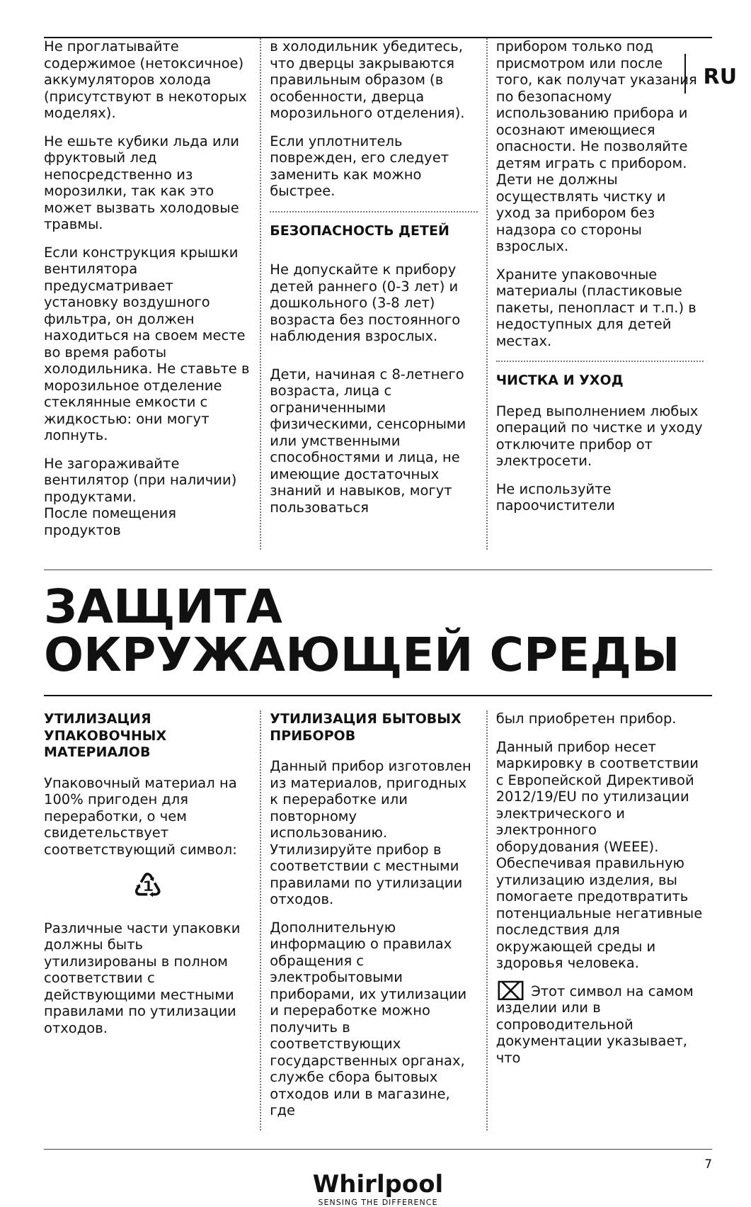RU
Не проглатывайте содержимое (нетоксичное) аккумуляторов холода (присутствуют в некоторых моделях).
Не ешьте кубики льда или фруктовый лед непосредственно из морозилки, так как это может вызвать холодовые травмы.
Если конструкция крышки вентилятора предусматривает установку воздушного фильтра, он должен находиться на своем месте во время работы холодильника. Не ставьте в морозильное отделение стеклянные емкости с жидкостью: они могут лопнуть.
Не загораживайте вентилятор (при наличии) продуктами.
После помещения продуктов
в холодильник убедитесь, что дверцы закрываются правильным образом (в особенности, дверца морозильного отделения).
Если уплотнитель поврежден, его следует заменить как можно быстрее.
БЕЗОПАСНОСТЬ ДЕТЕЙ
Не допускайте к прибору детей раннего (0-3 лет) и дошкольного (3-8 лет) возраста без постоянного наблюдения взрослых.
Дети, начиная с 8-летнего возраста, лица с ограниченными физическими, сенсорными или умственными способностями и лица, не имеющие достаточных знаний и навыков, могут пользоваться
прибором только под присмотром или после того, как получат указания по безопасному использованию прибора и осознают имеющиеся опасности. Не позволяйте детям играть с прибором. Дети не должны осуществлять чистку и уход за прибором без надзора со стороны взрослых.
Храните упаковочные материалы (пластиковые пакеты, пенопласт и т.п.) в недоступных для детей местах.
ЧИСТКА И УХОД
Перед выполнением любых операций по чистке и уходу отключите прибор от электросети.
Не используйте пароочистители
ЗАЩИТА
ОКРУЖАЮЩЕЙ СРЕДЫ
УТИЛИЗАЦИЯ УПАКОВОЧНЫХ МАТЕРИАЛОВ
Упаковочный материал на 100% пригоден для переработки, о чем свидетельствует соответствующий символ:
♳
Различные части упаковки должны быть утилизированы в полном соответствии с действующими местными правилами по утилизации отходов.
УТИЛИЗАЦИЯ БЫТОВЫХ ПРИБОРОВ
Данный прибор изготовлен из материалов, пригодных к переработке или повторному использованию. Утилизируйте прибор в соответствии с местными правилами по утилизации отходов.
Дополнительную информацию о правилах обращения с электробытовыми приборами, их утилизации и переработке можно получить в соответствующих государственных органах, службе сбора бытовых отходов или в магазине, где
был приобретен прибор.
Данный прибор несет маркировку в соответствии с Европейской Директивой 2012/19/EU по утилизации электрического и электронного оборудования (WEEE). Обеспечивая правильную утилизацию изделия, вы помогаете предотвратить потенциальные негативные последствия для окружающей среды и здоровья человека.
⌧ Этот символ на самом изделии или в сопроводительной документации указывает, что
7
Whirlpool
SENSING THE DIFFERENCE